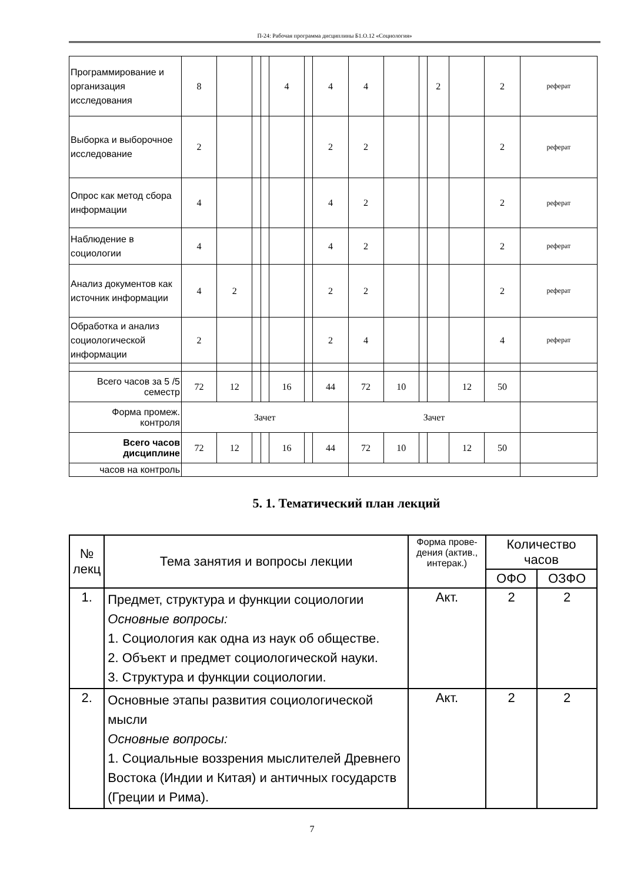П-24: Рабочая программа дисциплины Б1.О.12 «Социология»
| Программирование и организация исследования | 8 | | | | 4 | | 4 | 4 | | | 2 | | 2 | реферат |
| Выборка и выборочное исследование | 2 | | | | | | 2 | 2 | | | | | 2 | реферат |
| Опрос как метод сбора информации | 4 | | | | | | 4 | 2 | | | | | 2 | реферат |
| Наблюдение в социологии | 4 | | | | | | 4 | 2 | | | | | 2 | реферат |
| Анализ документов как источник информации | 4 | 2 | | | | | 2 | 2 | | | | | 2 | реферат |
| Обработка и анализ социологической информации | 2 | | | | | | 2 | 4 | | | | | 4 | реферат |
| Всего часов за 5 /5 семестр | 72 | 12 | | | 16 | | 44 | 72 | 10 | | | 12 | 50 | |
| Форма промеж. контроля | Зачет | | | | | | | Зачет | | | | | | |
| Всего часов дисциплине | 72 | 12 | | | 16 | | 44 | 72 | 10 | | | 12 | 50 | |
| часов на контроль | | | | | | | | | | | | | | |
5. 1. Тематический план лекций
| № лекц | Тема занятия и вопросы лекции | Форма прове-дения (актив., интерак.) | Количество часов | |
| --- | --- | --- | --- | --- |
| | | | ОФО | ОЗФО |
| 1. | Предмет, структура и функции социологии Основные вопросы: 1. Социология как одна из наук об обществе. 2. Объект и предмет социологической науки. 3. Структура и функции социологии. | Акт. | 2 | 2 |
| 2. | Основные этапы развития социологической мысли Основные вопросы: 1. Социальные воззрения мыслителей Древнего Востока (Индии и Китая) и античных государств (Греции и Рима). | Акт. | 2 | 2 |
7